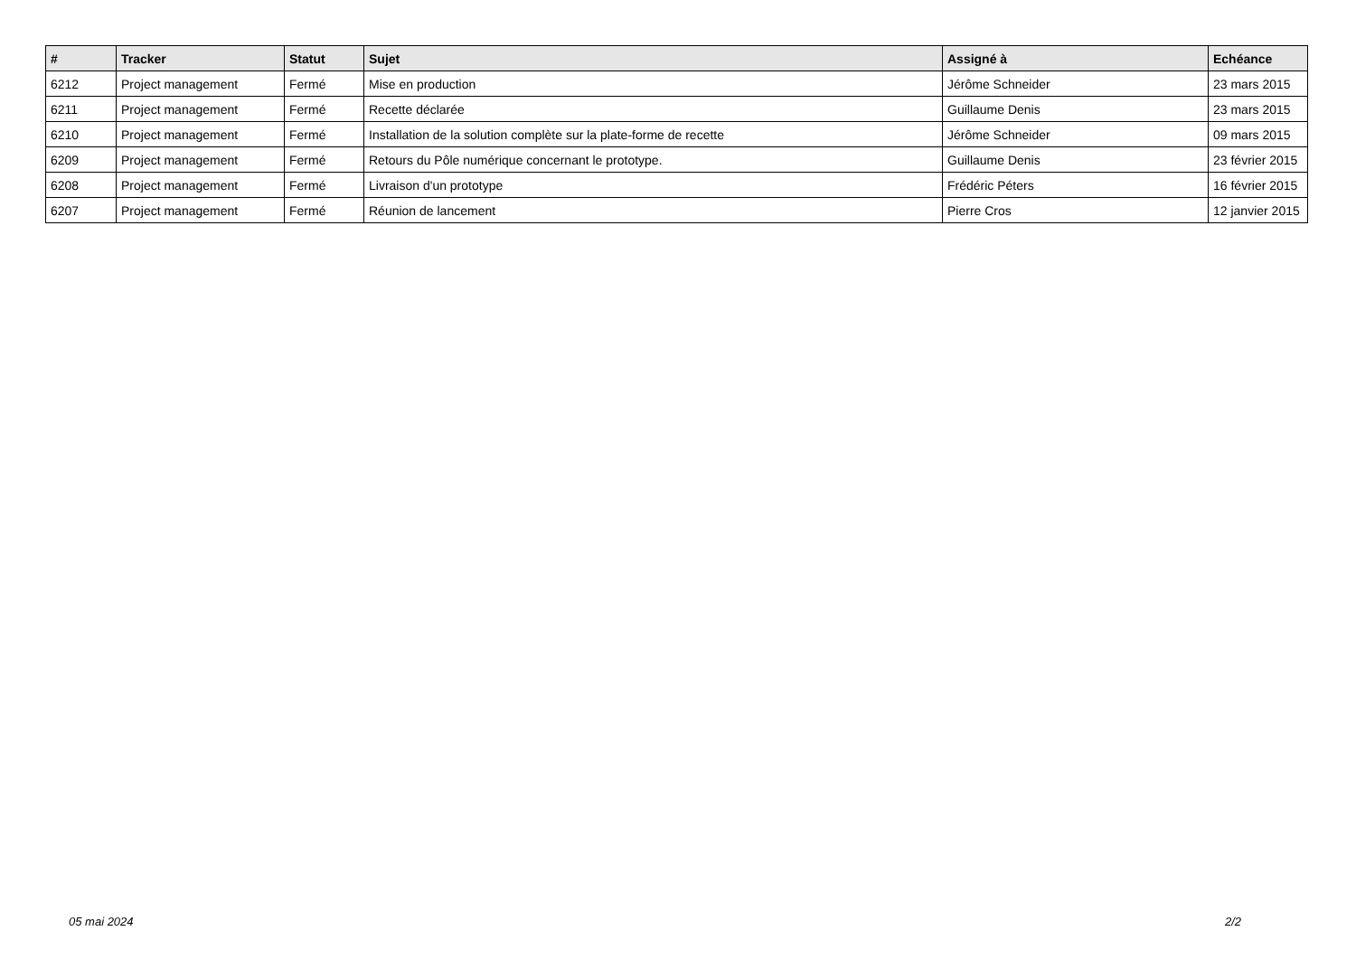| # | Tracker | Statut | Sujet | Assigné à | Echéance |
| --- | --- | --- | --- | --- | --- |
| 6212 | Project management | Fermé | Mise en production | Jérôme Schneider | 23 mars 2015 |
| 6211 | Project management | Fermé | Recette déclarée | Guillaume Denis | 23 mars 2015 |
| 6210 | Project management | Fermé | Installation de la solution complète sur la plate-forme de recette | Jérôme Schneider | 09 mars 2015 |
| 6209 | Project management | Fermé | Retours du Pôle numérique concernant le prototype. | Guillaume Denis | 23 février 2015 |
| 6208 | Project management | Fermé | Livraison d'un prototype | Frédéric Péters | 16 février 2015 |
| 6207 | Project management | Fermé | Réunion de lancement | Pierre Cros | 12 janvier 2015 |
05 mai 2024 2/2